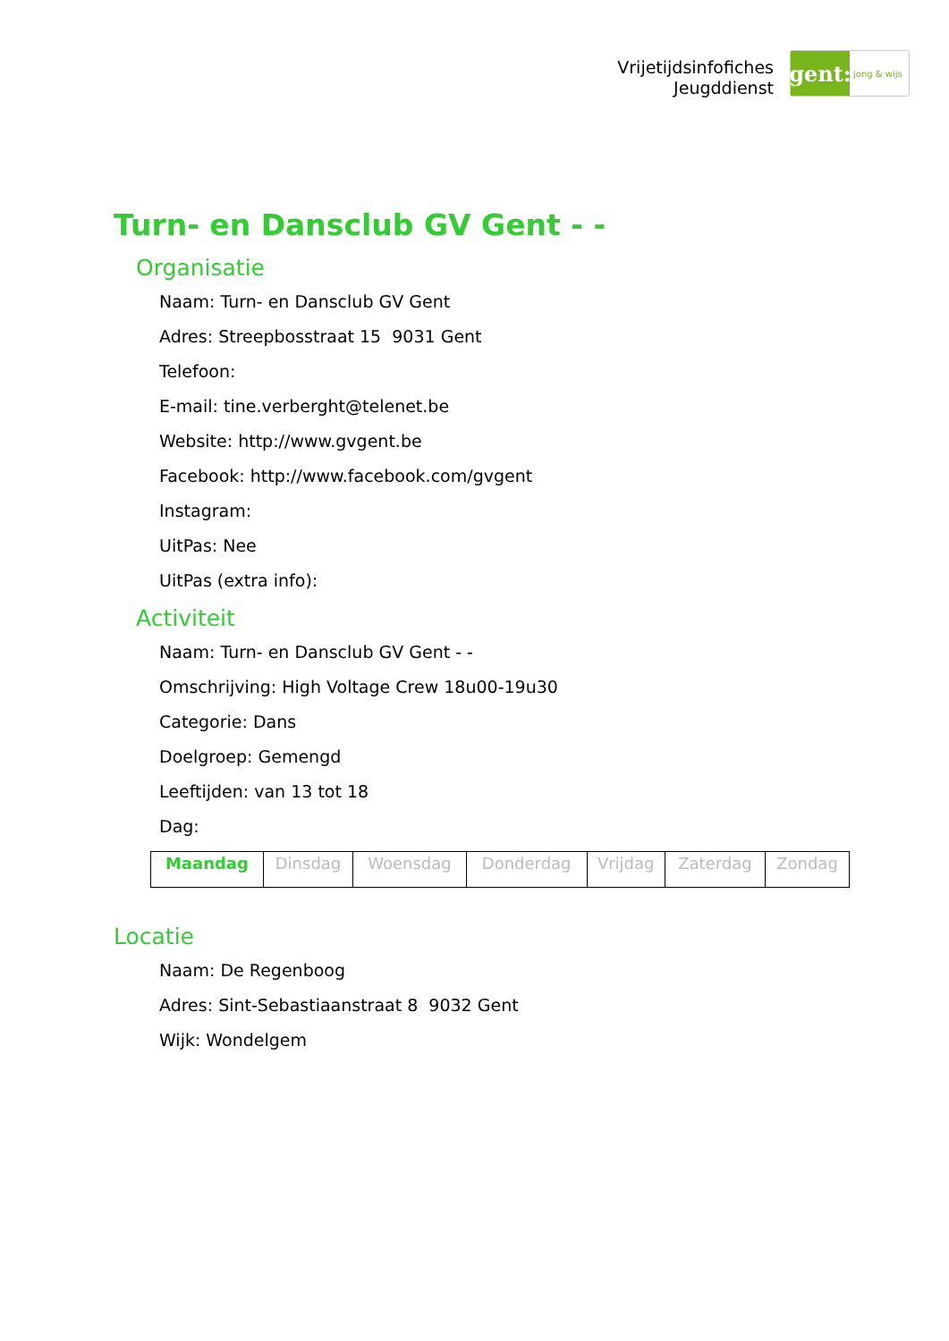Vrijetijdsinfofiches
Jeugddienst
gent:
jong & wijs
Turn- en Dansclub GV Gent - -
Organisatie
Naam: Turn- en Dansclub GV Gent
Adres: Streepbosstraat 15 9031 Gent
Telefoon:
E-mail: tine.verberght@telenet.be
Website: http://www.gvgent.be
Facebook: http://www.facebook.com/gvgent
Instagram:
UitPas: Nee
UitPas (extra info):
Activiteit
Naam: Turn- en Dansclub GV Gent - -
Omschrijving: High Voltage Crew 18u00-19u30
Categorie: Dans
Doelgroep: Gemengd
Leeftijden: van 13 tot 18
Dag:
| Maandag | Dinsdag | Woensdag | Donderdag | Vrijdag | Zaterdag | Zondag |
Locatie
Naam: De Regenboog
Adres: Sint-Sebastiaanstraat 8 9032 Gent
Wijk: Wondelgem